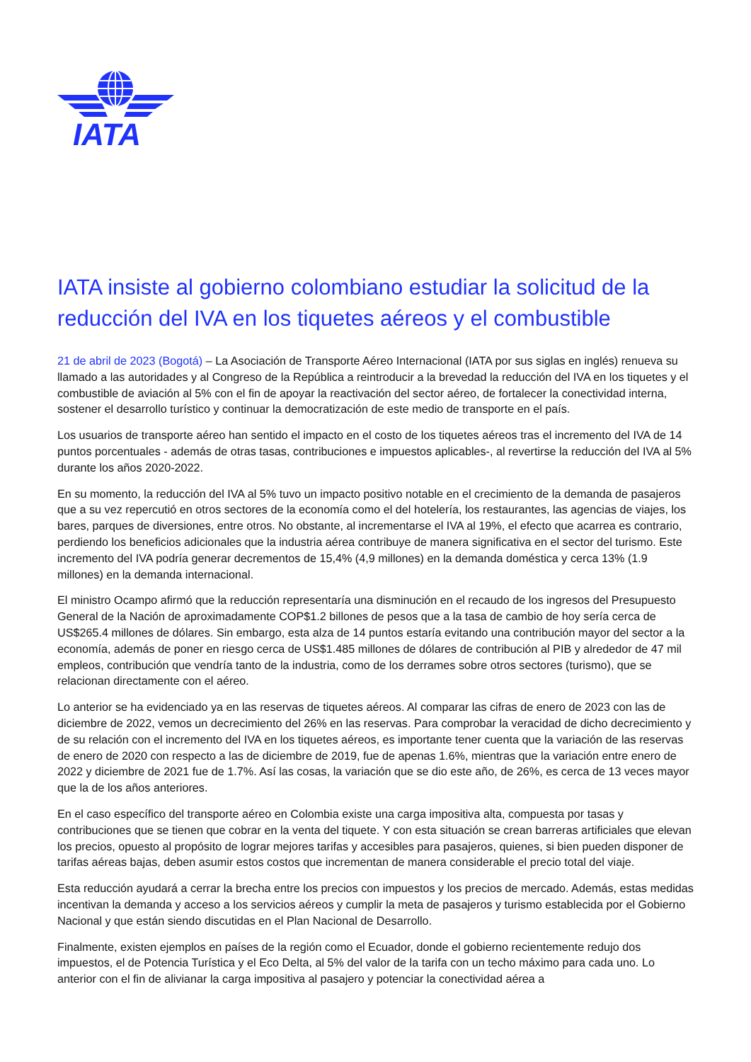IATA
IATA insiste al gobierno colombiano estudiar la solicitud de la reducción del IVA en los tiquetes aéreos y el combustible
21 de abril de 2023 (Bogotá) – La Asociación de Transporte Aéreo Internacional (IATA por sus siglas en inglés) renueva su llamado a las autoridades y al Congreso de la República a reintroducir a la brevedad la reducción del IVA en los tiquetes y el combustible de aviación al 5% con el fin de apoyar la reactivación del sector aéreo, de fortalecer la conectividad interna, sostener el desarrollo turístico y continuar la democratización de este medio de transporte en el país.
Los usuarios de transporte aéreo han sentido el impacto en el costo de los tiquetes aéreos tras el incremento del IVA de 14 puntos porcentuales - además de otras tasas, contribuciones e impuestos aplicables-, al revertirse la reducción del IVA al 5% durante los años 2020-2022.
En su momento, la reducción del IVA al 5% tuvo un impacto positivo notable en el crecimiento de la demanda de pasajeros que a su vez repercutió en otros sectores de la economía como el del hotelería, los restaurantes, las agencias de viajes, los bares, parques de diversiones, entre otros. No obstante, al incrementarse el IVA al 19%, el efecto que acarrea es contrario, perdiendo los beneficios adicionales que la industria aérea contribuye de manera significativa en el sector del turismo. Este incremento del IVA podría generar decrementos de 15,4% (4,9 millones) en la demanda doméstica y cerca 13% (1.9 millones) en la demanda internacional.
El ministro Ocampo afirmó que la reducción representaría una disminución en el recaudo de los ingresos del Presupuesto General de la Nación de aproximadamente COP$1.2 billones de pesos que a la tasa de cambio de hoy sería cerca de US$265.4 millones de dólares. Sin embargo, esta alza de 14 puntos estaría evitando una contribución mayor del sector a la economía, además de poner en riesgo cerca de US$1.485 millones de dólares de contribución al PIB y alrededor de 47 mil empleos, contribución que vendría tanto de la industria, como de los derrames sobre otros sectores (turismo), que se relacionan directamente con el aéreo.
Lo anterior se ha evidenciado ya en las reservas de tiquetes aéreos. Al comparar las cifras de enero de 2023 con las de diciembre de 2022, vemos un decrecimiento del 26% en las reservas. Para comprobar la veracidad de dicho decrecimiento y de su relación con el incremento del IVA en los tiquetes aéreos, es importante tener cuenta que la variación de las reservas de enero de 2020 con respecto a las de diciembre de 2019, fue de apenas 1.6%, mientras que la variación entre enero de 2022 y diciembre de 2021 fue de 1.7%. Así las cosas, la variación que se dio este año, de 26%, es cerca de 13 veces mayor que la de los años anteriores.
En el caso específico del transporte aéreo en Colombia existe una carga impositiva alta, compuesta por tasas y contribuciones que se tienen que cobrar en la venta del tiquete. Y con esta situación se crean barreras artificiales que elevan los precios, opuesto al propósito de lograr mejores tarifas y accesibles para pasajeros, quienes, si bien pueden disponer de tarifas aéreas bajas, deben asumir estos costos que incrementan de manera considerable el precio total del viaje.
Esta reducción ayudará a cerrar la brecha entre los precios con impuestos y los precios de mercado. Además, estas medidas incentivan la demanda y acceso a los servicios aéreos y cumplir la meta de pasajeros y turismo establecida por el Gobierno Nacional y que están siendo discutidas en el Plan Nacional de Desarrollo.
Finalmente, existen ejemplos en países de la región como el Ecuador, donde el gobierno recientemente redujo dos impuestos, el de Potencia Turística y el Eco Delta, al 5% del valor de la tarifa con un techo máximo para cada uno. Lo anterior con el fin de alivianar la carga impositiva al pasajero y potenciar la conectividad aérea a